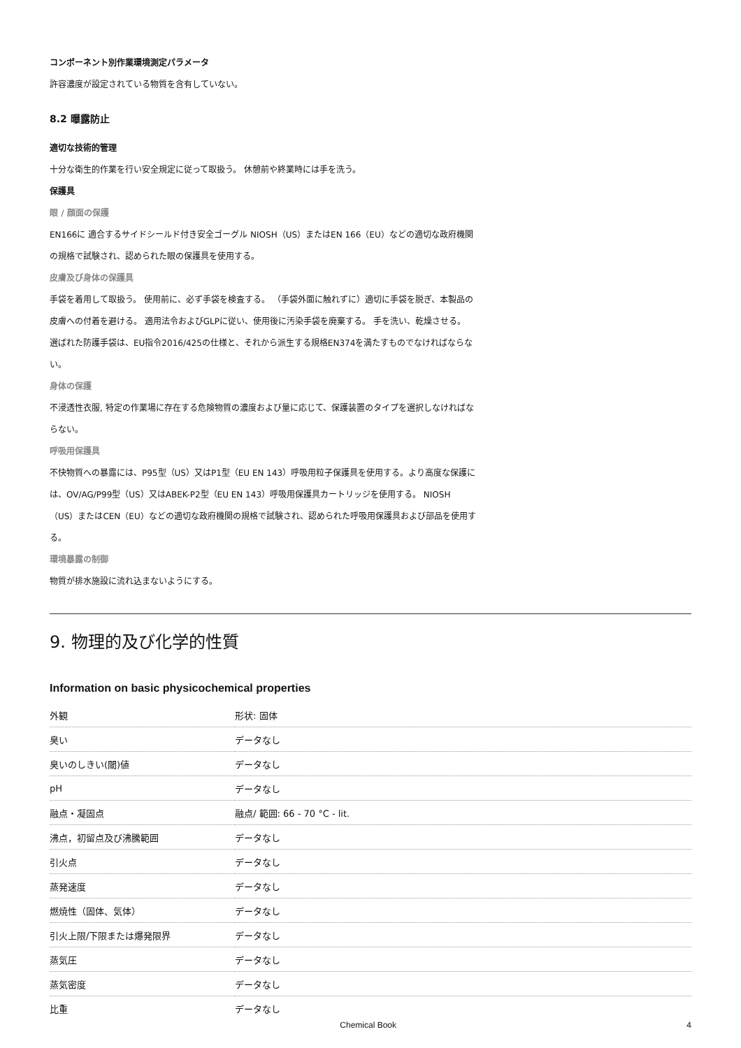コンポーネント別作業環境測定パラメータ
許容濃度が設定されている物質を含有していない。
8.2 曝露防止
適切な技術的管理
十分な衛生的作業を行い安全規定に従って取扱う。 休憩前や終業時には手を洗う。
保護具
眼 / 顔面の保護
EN166に 適合するサイドシールド付き安全ゴーグル NIOSH（US）またはEN 166（EU）などの適切な政府機関の規格で試験され、認められた眼の保護具を使用する。
皮膚及び身体の保護具
手袋を着用して取扱う。 使用前に、必ず手袋を検査する。 （手袋外面に触れずに）適切に手袋を脱ぎ、本製品の皮膚への付着を避ける。 適用法令およびGLPに従い、使用後に汚染手袋を廃棄する。 手を洗い、乾燥させる。
選ばれた防護手袋は、EU指令2016/425の仕様と、それから派生する規格EN374を満たすものでなければならない。
身体の保護
不浸透性衣服, 特定の作業場に存在する危険物質の濃度および量に応じて、保護装置のタイプを選択しなければならない。
呼吸用保護具
不快物質への暴露には、P95型（US）又はP1型（EU EN 143）呼吸用粒子保護具を使用する。より高度な保護には、OV/AG/P99型（US）又はABEK-P2型（EU EN 143）呼吸用保護具カートリッジを使用する。 NIOSH（US）またはCEN（EU）などの適切な政府機関の規格で試験され、認められた呼吸用保護具および部品を使用する。
環境暴露の制御
物質が排水施設に流れ込まないようにする。
9. 物理的及び化学的性質
Information on basic physicochemical properties
| 外観 | 形状: 固体 |
| 臭い | データなし |
| 臭いのしきい(閾)値 | データなし |
| pH | データなし |
| 融点・凝固点 | 融点/ 範囲: 66 - 70 °C - lit. |
| 沸点，初留点及び沸騰範囲 | データなし |
| 引火点 | データなし |
| 蒸発速度 | データなし |
| 燃焼性（固体、気体） | データなし |
| 引火上限/下限または爆発限界 | データなし |
| 蒸気圧 | データなし |
| 蒸気密度 | データなし |
| 比重 | データなし |
Chemical Book 4